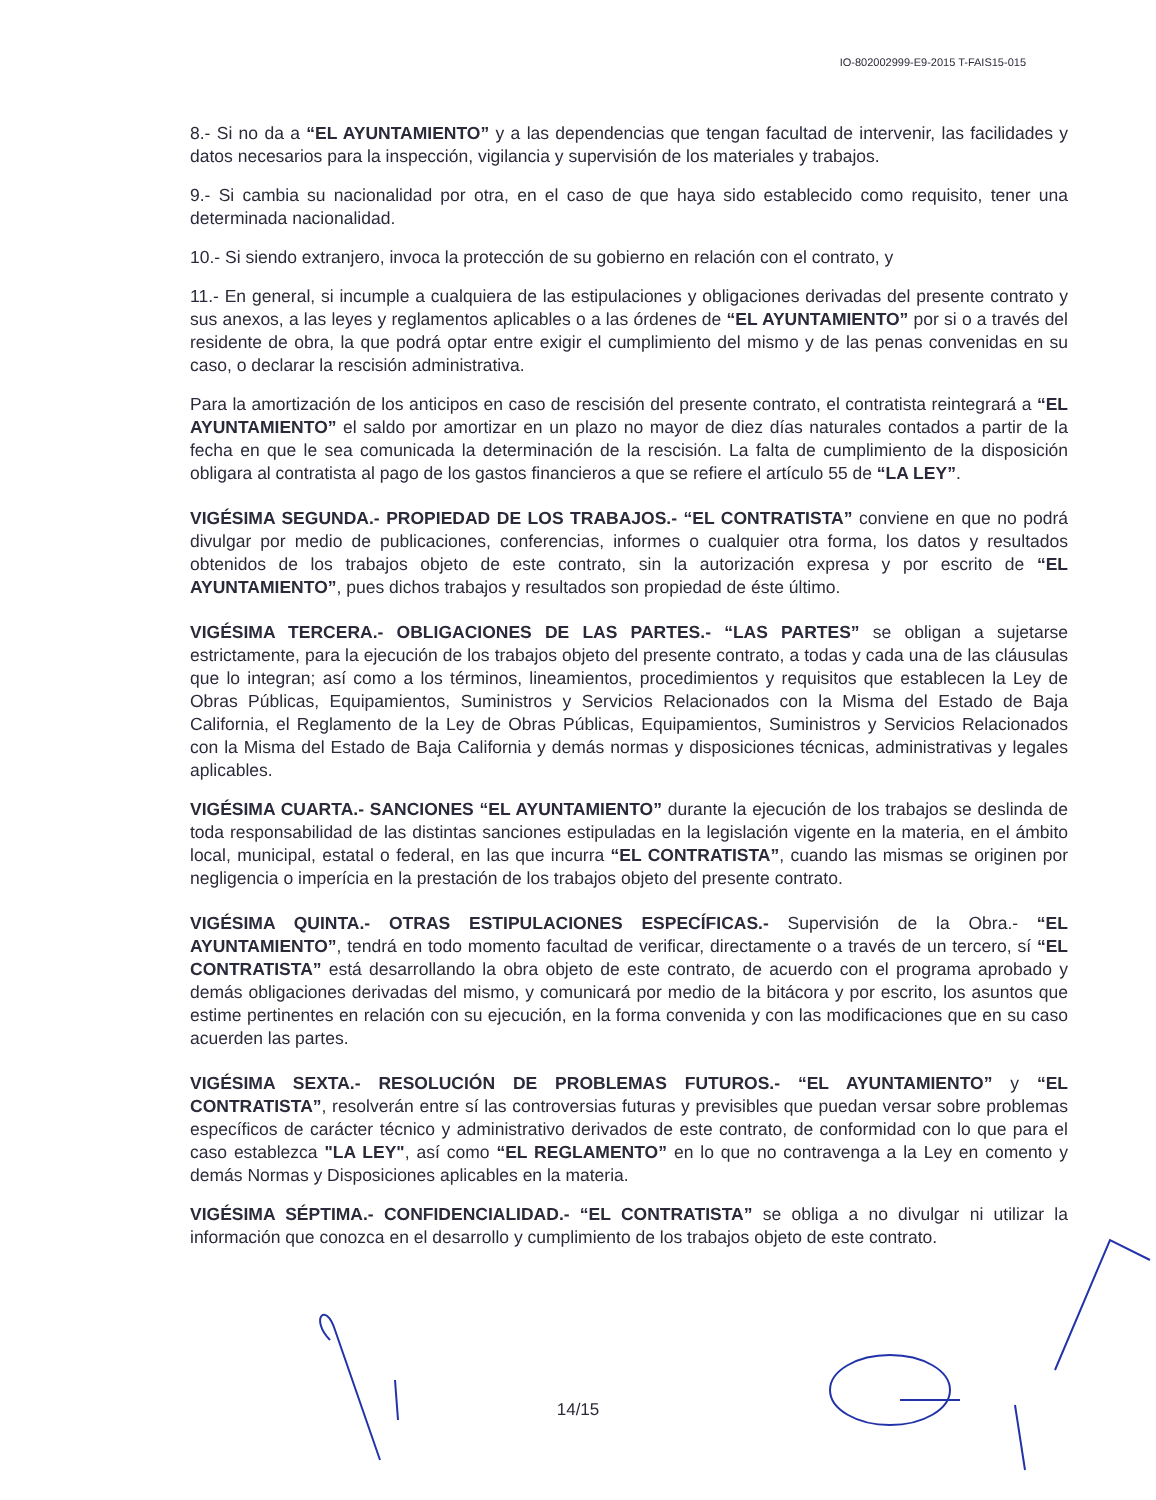IO-802002999-E9-2015 T-FAIS15-015
8.- Si no da a “EL AYUNTAMIENTO” y a las dependencias que tengan facultad de intervenir, las facilidades y datos necesarios para la inspección, vigilancia y supervisión de los materiales y trabajos.
9.- Si cambia su nacionalidad por otra, en el caso de que haya sido establecido como requisito, tener una determinada nacionalidad.
10.- Si siendo extranjero, invoca la protección de su gobierno en relación con el contrato, y
11.- En general, si incumple a cualquiera de las estipulaciones y obligaciones derivadas del presente contrato y sus anexos, a las leyes y reglamentos aplicables o a las órdenes de “EL AYUNTAMIENTO” por si o a través del residente de obra, la que podrá optar entre exigir el cumplimiento del mismo y de las penas convenidas en su caso, o declarar la rescisión administrativa.
Para la amortización de los anticipos en caso de rescisión del presente contrato, el contratista reintegrará a “EL AYUNTAMIENTO” el saldo por amortizar en un plazo no mayor de diez días naturales contados a partir de la fecha en que le sea comunicada la determinación de la rescisión. La falta de cumplimiento de la disposición obligara al contratista al pago de los gastos financieros a que se refiere el artículo 55 de “LA LEY”.
VIGÉSIMA SEGUNDA.- PROPIEDAD DE LOS TRABAJOS.- “EL CONTRATISTA” conviene en que no podrá divulgar por medio de publicaciones, conferencias, informes o cualquier otra forma, los datos y resultados obtenidos de los trabajos objeto de este contrato, sin la autorización expresa y por escrito de “EL AYUNTAMIENTO”, pues dichos trabajos y resultados son propiedad de éste último.
VIGÉSIMA TERCERA.- OBLIGACIONES DE LAS PARTES.- “LAS PARTES” se obligan a sujetarse estrictamente, para la ejecución de los trabajos objeto del presente contrato, a todas y cada una de las cláusulas que lo integran; así como a los términos, lineamientos, procedimientos y requisitos que establecen la Ley de Obras Públicas, Equipamientos, Suministros y Servicios Relacionados con la Misma del Estado de Baja California, el Reglamento de la Ley de Obras Públicas, Equipamientos, Suministros y Servicios Relacionados con la Misma del Estado de Baja California y demás normas y disposiciones técnicas, administrativas y legales aplicables.
VIGÉSIMA CUARTA.- SANCIONES “EL AYUNTAMIENTO” durante la ejecución de los trabajos se deslinda de toda responsabilidad de las distintas sanciones estipuladas en la legislación vigente en la materia, en el ámbito local, municipal, estatal o federal, en las que incurra “EL CONTRATISTA”, cuando las mismas se originen por negligencia o imperícia en la prestación de los trabajos objeto del presente contrato.
VIGÉSIMA QUINTA.- OTRAS ESTIPULACIONES ESPECÍFICAS.- Supervisión de la Obra.- “EL AYUNTAMIENTO”, tendrá en todo momento facultad de verificar, directamente o a través de un tercero, sí “EL CONTRATISTA” está desarrollando la obra objeto de este contrato, de acuerdo con el programa aprobado y demás obligaciones derivadas del mismo, y comunicará por medio de la bitácora y por escrito, los asuntos que estime pertinentes en relación con su ejecución, en la forma convenida y con las modificaciones que en su caso acuerden las partes.
VIGÉSIMA SEXTA.- RESOLUCIÓN DE PROBLEMAS FUTUROS.- “EL AYUNTAMIENTO” y “EL CONTRATISTA”, resolverán entre sí las controversias futuras y previsibles que puedan versar sobre problemas específicos de carácter técnico y administrativo derivados de este contrato, de conformidad con lo que para el caso establezca "LA LEY", así como “EL REGLAMENTO” en lo que no contravenga a la Ley en comento y demás Normas y Disposiciones aplicables en la materia.
VIGÉSIMA SÉPTIMA.- CONFIDENCIALIDAD.- “EL CONTRATISTA” se obliga a no divulgar ni utilizar la información que conozca en el desarrollo y cumplimiento de los trabajos objeto de este contrato.
14/15